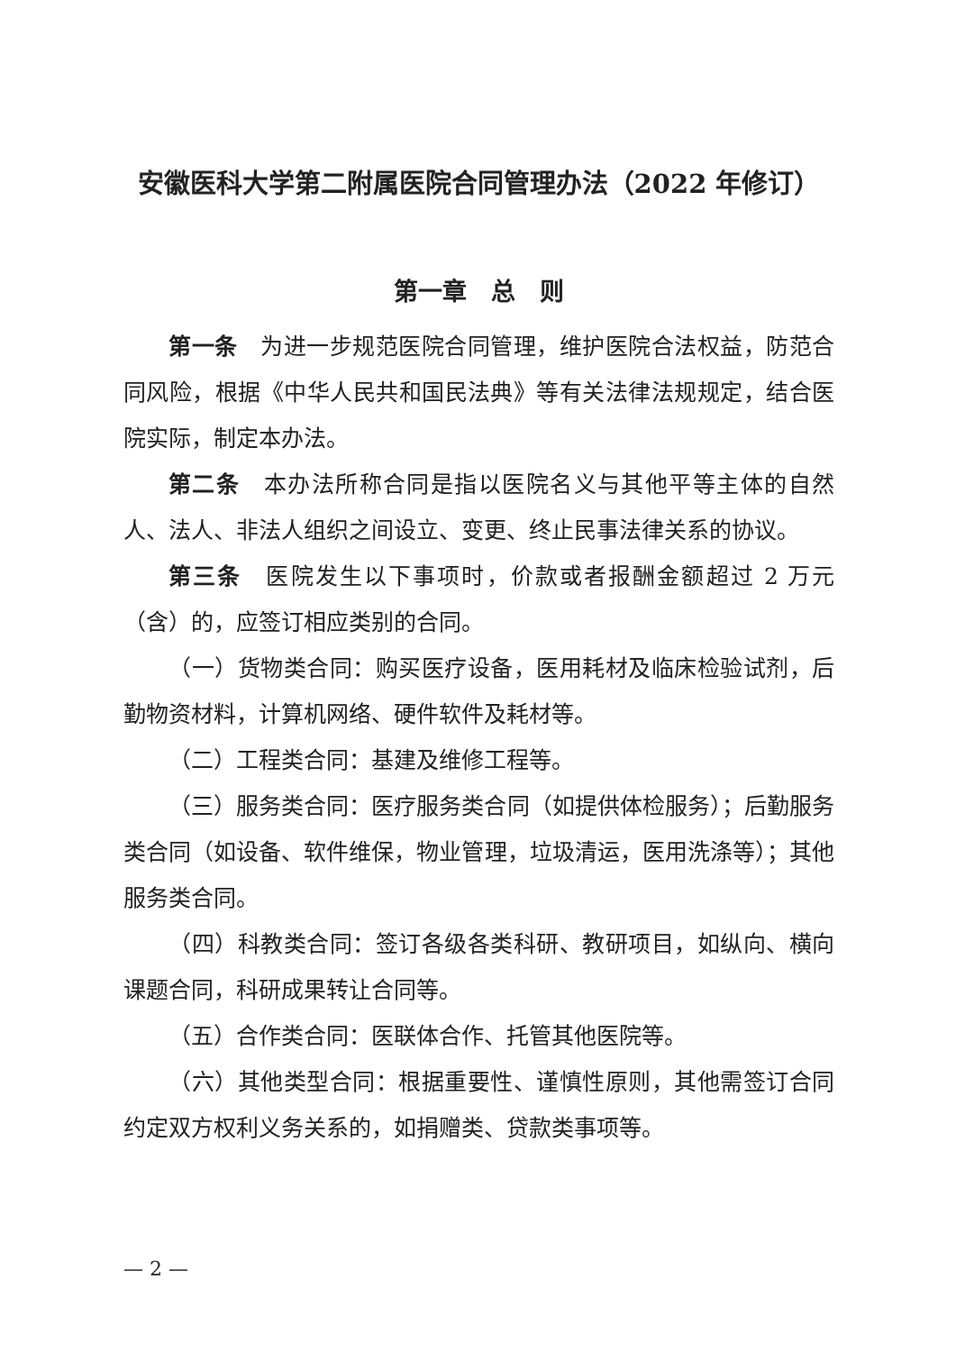安徽医科大学第二附属医院合同管理办法（2022 年修订）
第一章　总　则
第一条　为进一步规范医院合同管理，维护医院合法权益，防范合同风险，根据《中华人民共和国民法典》等有关法律法规规定，结合医院实际，制定本办法。
第二条　本办法所称合同是指以医院名义与其他平等主体的自然人、法人、非法人组织之间设立、变更、终止民事法律关系的协议。
第三条　医院发生以下事项时，价款或者报酬金额超过 2 万元（含）的，应签订相应类别的合同。
（一）货物类合同：购买医疗设备，医用耗材及临床检验试剂，后勤物资材料，计算机网络、硬件软件及耗材等。
（二）工程类合同：基建及维修工程等。
（三）服务类合同：医疗服务类合同（如提供体检服务）；后勤服务类合同（如设备、软件维保，物业管理，垃圾清运，医用洗涤等）；其他服务类合同。
（四）科教类合同：签订各级各类科研、教研项目，如纵向、横向课题合同，科研成果转让合同等。
（五）合作类合同：医联体合作、托管其他医院等。
（六）其他类型合同：根据重要性、谨慎性原则，其他需签订合同约定双方权利义务关系的，如捐赠类、贷款类事项等。
— 2 —